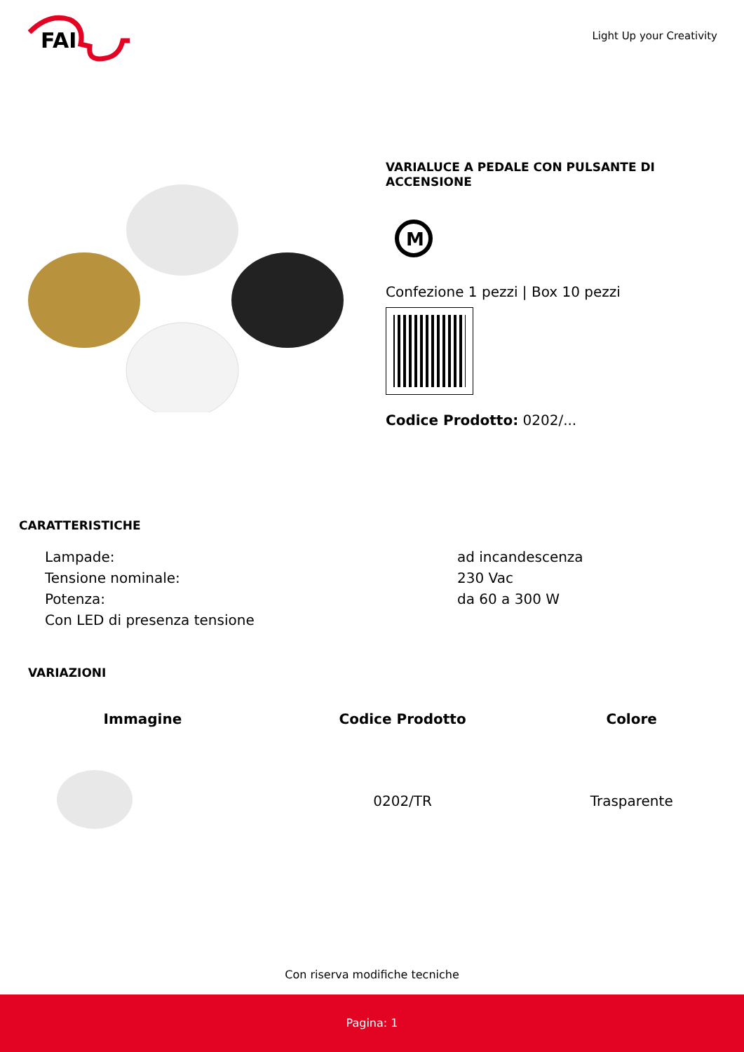FAI
Light Up your Creativity
VARIALUCE A PEDALE CON PULSANTE DI ACCENSIONE
M
Confezione 1 pezzi | Box 10 pezzi
Codice Prodotto: 0202/...
CARATTERISTICHE
| Lampade: | ad incandescenza |
| Tensione nominale: | 230 Vac |
| Potenza: | da 60 a 300 W |
| Con LED di presenza tensione | |
VARIAZIONI
| Immagine | Codice Prodotto | Colore |
| --- | --- | --- |
| | 0202/TR | Trasparente |
Con riserva modifiche tecniche
Pagina: 1